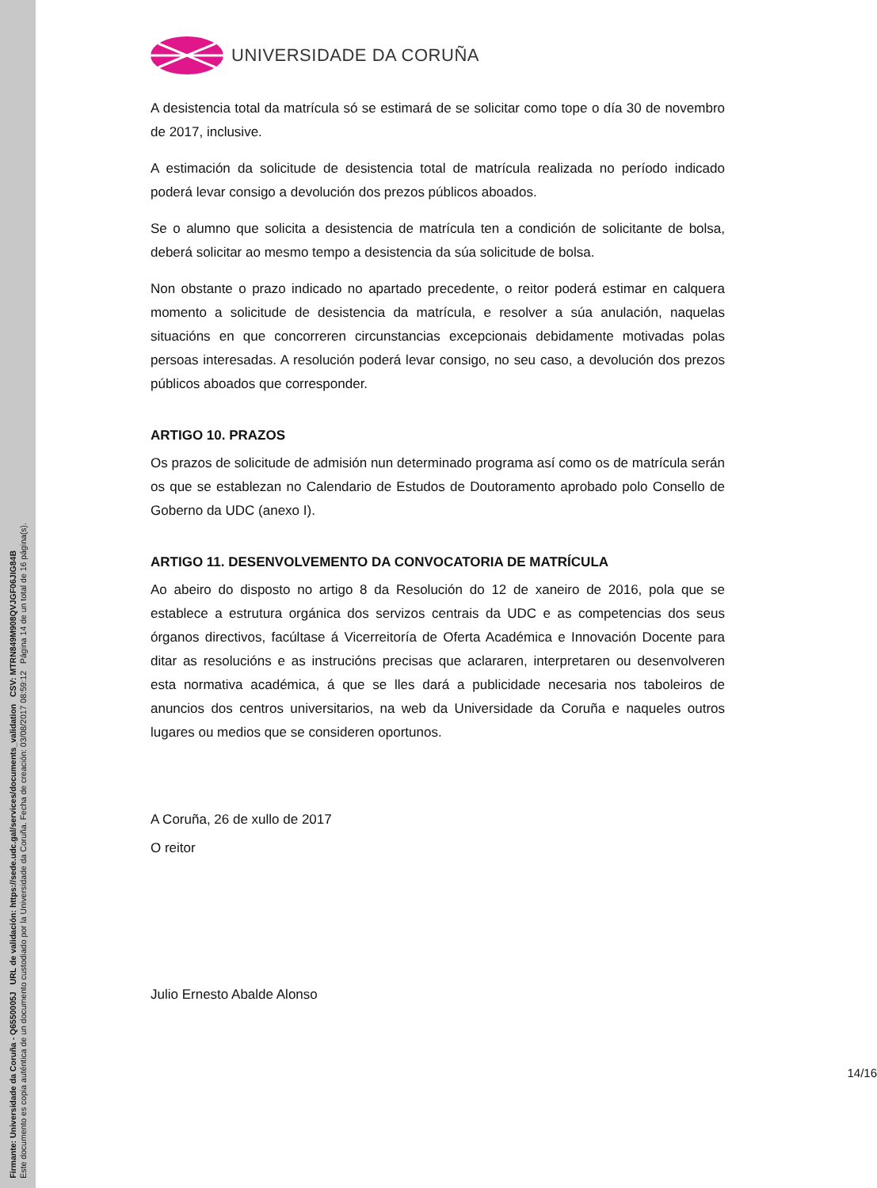UNIVERSIDADE DA CORUÑA
A desistencia total da matrícula só se estimará de se solicitar como tope o día 30 de novembro de 2017, inclusive.
A estimación da solicitude de desistencia total de matrícula realizada no período indicado poderá levar consigo a devolución dos prezos públicos aboados.
Se o alumno que solicita a desistencia de matrícula ten a condición de solicitante de bolsa, deberá solicitar ao mesmo tempo a desistencia da súa solicitude de bolsa.
Non obstante o prazo indicado no apartado precedente, o reitor poderá estimar en calquera momento a solicitude de desistencia da matrícula, e resolver a súa anulación, naquelas situacións en que concorreren circunstancias excepcionais debidamente motivadas polas persoas interesadas. A resolución poderá levar consigo, no seu caso, a devolución dos prezos públicos aboados que corresponder.
ARTIGO 10. PRAZOS
Os prazos de solicitude de admisión nun determinado programa así como os de matrícula serán os que se establezan no Calendario de Estudos de Doutoramento aprobado polo Consello de Goberno da UDC (anexo I).
ARTIGO 11. DESENVOLVEMENTO DA CONVOCATORIA DE MATRÍCULA
Ao abeiro do disposto no artigo 8 da Resolución do 12 de xaneiro de 2016, pola que se establece a estrutura orgánica dos servizos centrais da UDC e as competencias dos seus órganos directivos, facúltase á Vicerreitoría de Oferta Académica e Innovación Docente para ditar as resolucións e as instrucións precisas que aclararen, interpretaren ou desenvolveren esta normativa académica, á que se lles dará a publicidade necesaria nos taboleiros de anuncios dos centros universitarios, na web da Universidade da Coruña e naqueles outros lugares ou medios que se consideren oportunos.
A Coruña, 26 de xullo de 2017
O reitor
Julio Ernesto Abalde Alonso
14/16
Firmante: Universidade da Coruña - Q6550005J URL de validación: https://sede.udc.gal/services/documents_validation CSV: MTRN849M908QVJGF06JIG84B
Este documento es copia auténtica de un documento custodiado por la Universidade da Coruña. Fecha de creación: 03/08/2017 08:59:12 Página 14 de un total de 16 página(s).